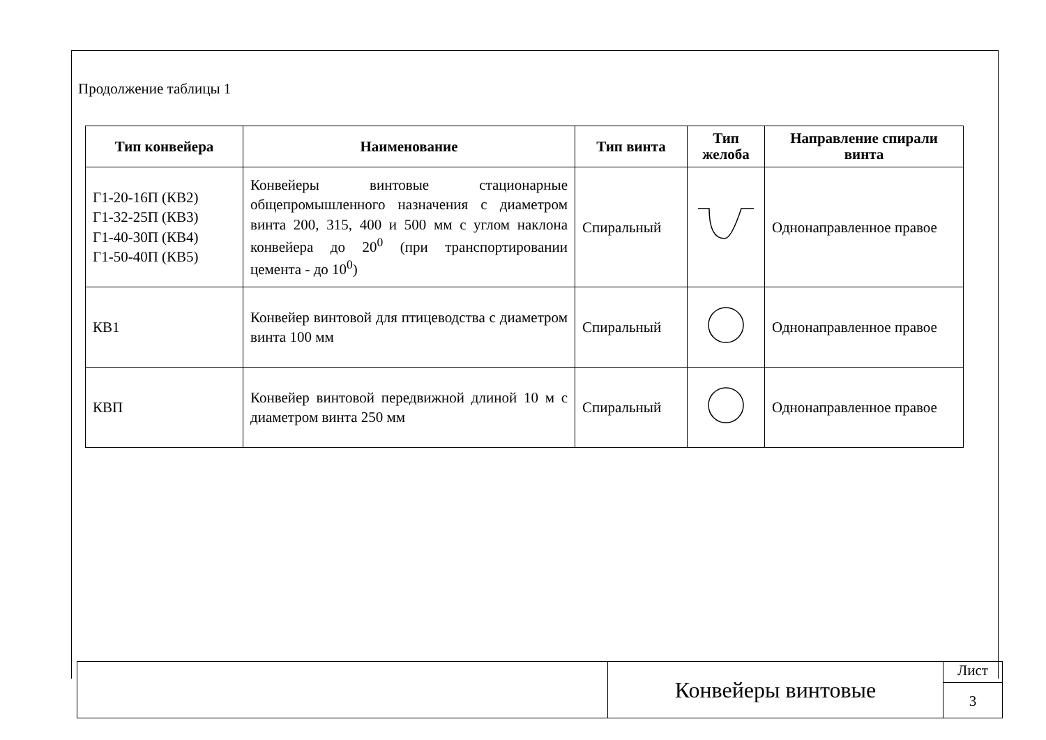Продолжение таблицы 1
| Тип конвейера | Наименование | Тип винта | Тип желоба | Направление спирали винта |
| --- | --- | --- | --- | --- |
| Г1-20-16П (КВ2) Г1-32-25П (КВ3) Г1-40-30П (КВ4) Г1-50-40П (КВ5) | Конвейеры винтовые стационарные общепромышленного назначения с диаметром винта 200, 315, 400 и 500 мм с углом наклона конвейера до 20<sup>0</sup> (при транспортировании цемента - до 10<sup>0</sup>) | Спиральный | | Однонаправленное правое |
| КВ1 | Конвейер винтовой для птицеводства с диаметром винта 100 мм | Спиральный | | Однонаправленное правое |
| КВП | Конвейер винтовой передвижной длиной 10 м с диаметром винта 250 мм | Спиральный | | Однонаправленное правое |
Конвейеры винтовые
Лист
3